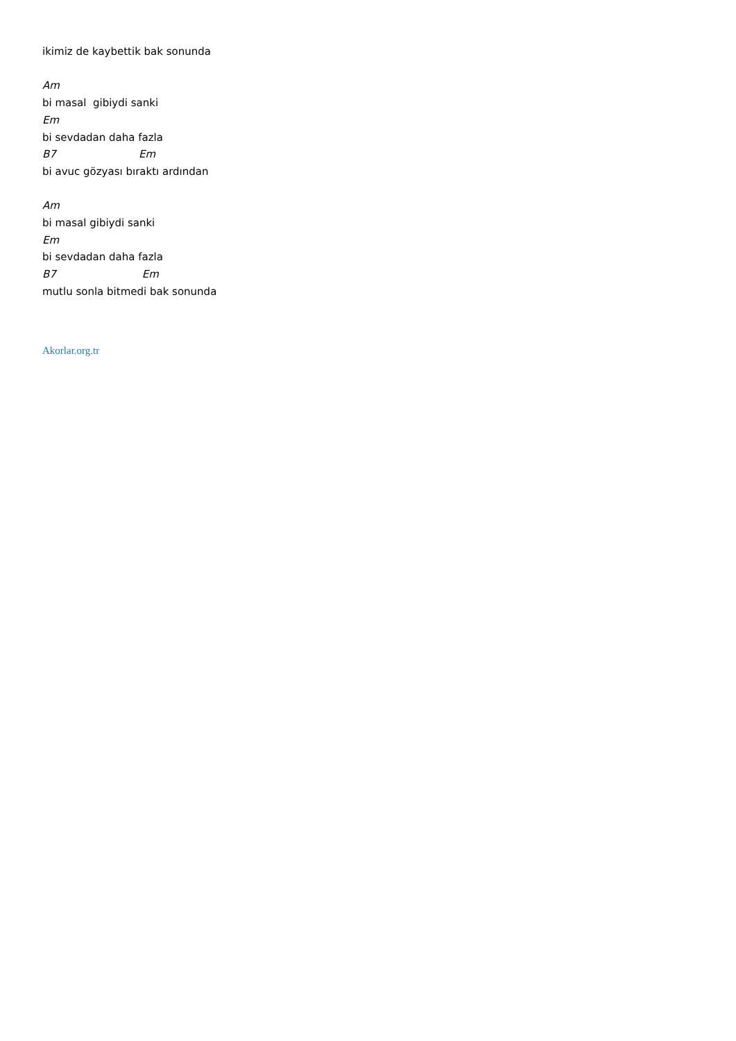ikimiz de kaybettik bak sonunda
Am
bi masal gibiydi sanki
Em
bi sevdadan daha fazla
B7 Em
bi avuc gözyası bıraktı ardından
Am
bi masal gibiydi sanki
Em
bi sevdadan daha fazla
B7 Em
mutlu sonla bitmedi bak sonunda
Akorlar.org.tr